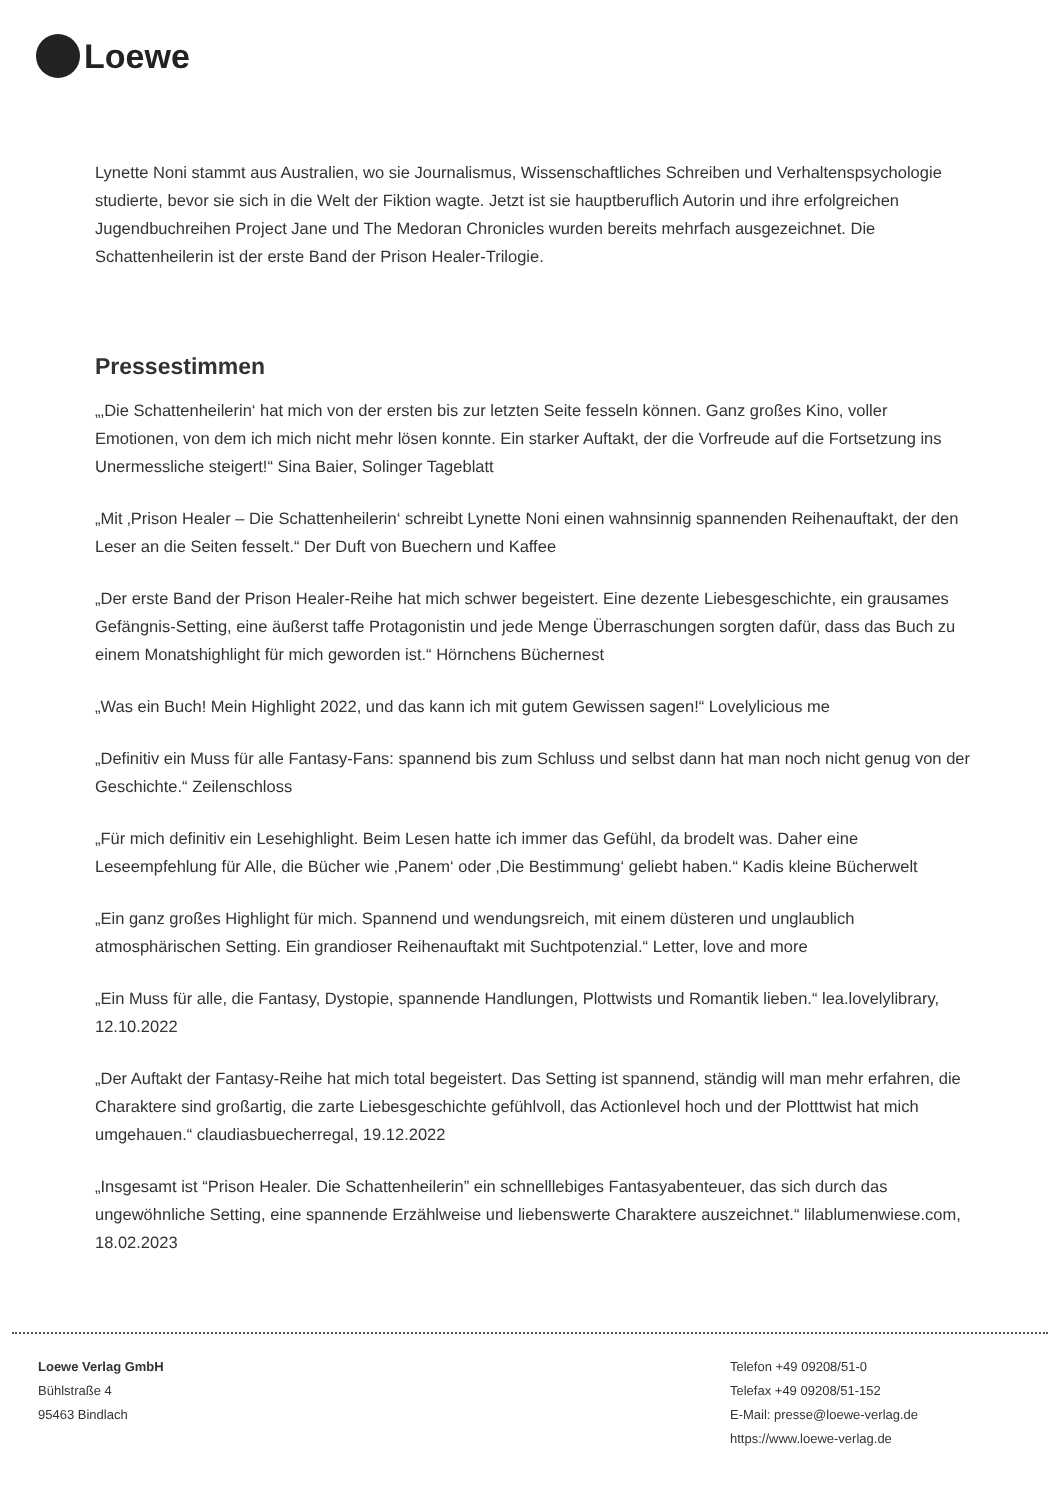Loewe
Lynette Noni stammt aus Australien, wo sie Journalismus, Wissenschaftliches Schreiben und Verhaltenspsychologie studierte, bevor sie sich in die Welt der Fiktion wagte. Jetzt ist sie hauptberuflich Autorin und ihre erfolgreichen Jugendbuchreihen Project Jane und The Medoran Chronicles wurden bereits mehrfach ausgezeichnet. Die Schattenheilerin ist der erste Band der Prison Healer-Trilogie.
Pressestimmen
„‚Die Schattenheilerin‘ hat mich von der ersten bis zur letzten Seite fesseln können. Ganz großes Kino, voller Emotionen, von dem ich mich nicht mehr lösen konnte. Ein starker Auftakt, der die Vorfreude auf die Fortsetzung ins Unermessliche steigert!“ Sina Baier, Solinger Tageblatt
„Mit ‚Prison Healer – Die Schattenheilerin‘ schreibt Lynette Noni einen wahnsinnig spannenden Reihenauftakt, der den Leser an die Seiten fesselt.“ Der Duft von Buechern und Kaffee
„Der erste Band der Prison Healer-Reihe hat mich schwer begeistert. Eine dezente Liebesgeschichte, ein grausames Gefängnis-Setting, eine äußerst taffe Protagonistin und jede Menge Überraschungen sorgten dafür, dass das Buch zu einem Monatshighlight für mich geworden ist.“ Hörnchens Büchernest
„Was ein Buch! Mein Highlight 2022, und das kann ich mit gutem Gewissen sagen!“ Lovelylicious me
„Definitiv ein Muss für alle Fantasy-Fans: spannend bis zum Schluss und selbst dann hat man noch nicht genug von der Geschichte.“ Zeilenschloss
„Für mich definitiv ein Lesehighlight. Beim Lesen hatte ich immer das Gefühl, da brodelt was. Daher eine Leseempfehlung für Alle, die Bücher wie ‚Panem‘ oder ‚Die Bestimmung‘ geliebt haben.“ Kadis kleine Bücherwelt
„Ein ganz großes Highlight für mich. Spannend und wendungsreich, mit einem düsteren und unglaublich atmosphärischen Setting. Ein grandioser Reihenauftakt mit Suchtpotenzial.“ Letter, love and more
„Ein Muss für alle, die Fantasy, Dystopie, spannende Handlungen, Plottwists und Romantik lieben.“ lea.lovelylibrary, 12.10.2022
„Der Auftakt der Fantasy-Reihe hat mich total begeistert. Das Setting ist spannend, ständig will man mehr erfahren, die Charaktere sind großartig, die zarte Liebesgeschichte gefühlvoll, das Actionlevel hoch und der Plotttwist hat mich umgehauen.“ claudiasbuecherregal, 19.12.2022
„Insgesamt ist “Prison Healer. Die Schattenheilerin” ein schnelllebiges Fantasyabenteuer, das sich durch das ungewöhnliche Setting, eine spannende Erzählweise und liebenswerte Charaktere auszeichnet.“ lilablumenwiese.com, 18.02.2023
Loewe Verlag GmbH
Bühlstraße 4
95463 Bindlach
Telefon +49 09208/51-0
Telefax +49 09208/51-152
E-Mail: presse@loewe-verlag.de
https://www.loewe-verlag.de